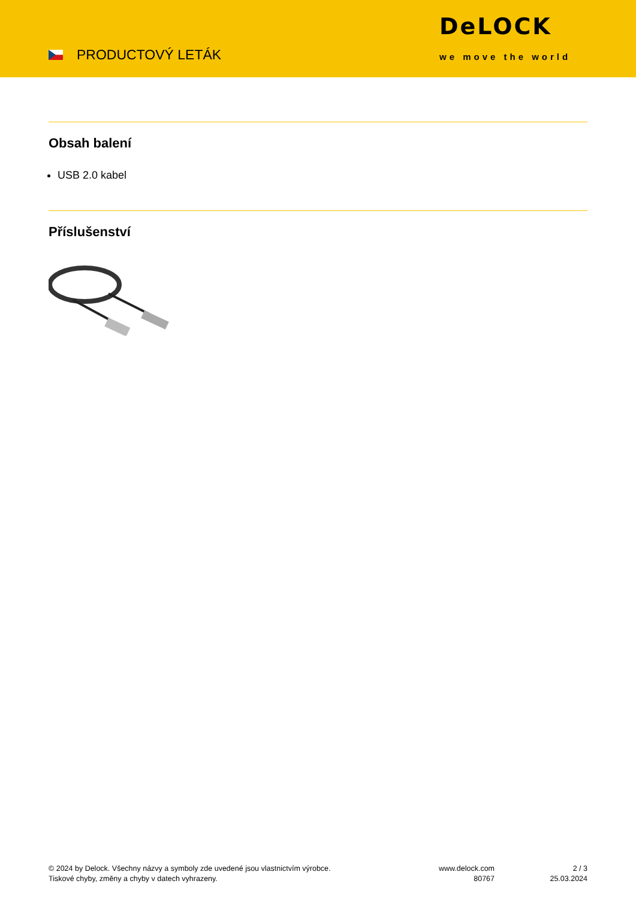PRODUCTOVÝ LETÁK
DeLOCK
we move the world
Obsah balení
USB 2.0 kabel
Příslušenství
© 2024 by Delock. Všechny názvy a symboly zde uvedené jsou vlastnictvím výrobce.
Tiskové chyby, změny a chyby v datech vyhrazeny.
www.delock.com
80767
2 / 3
25.03.2024